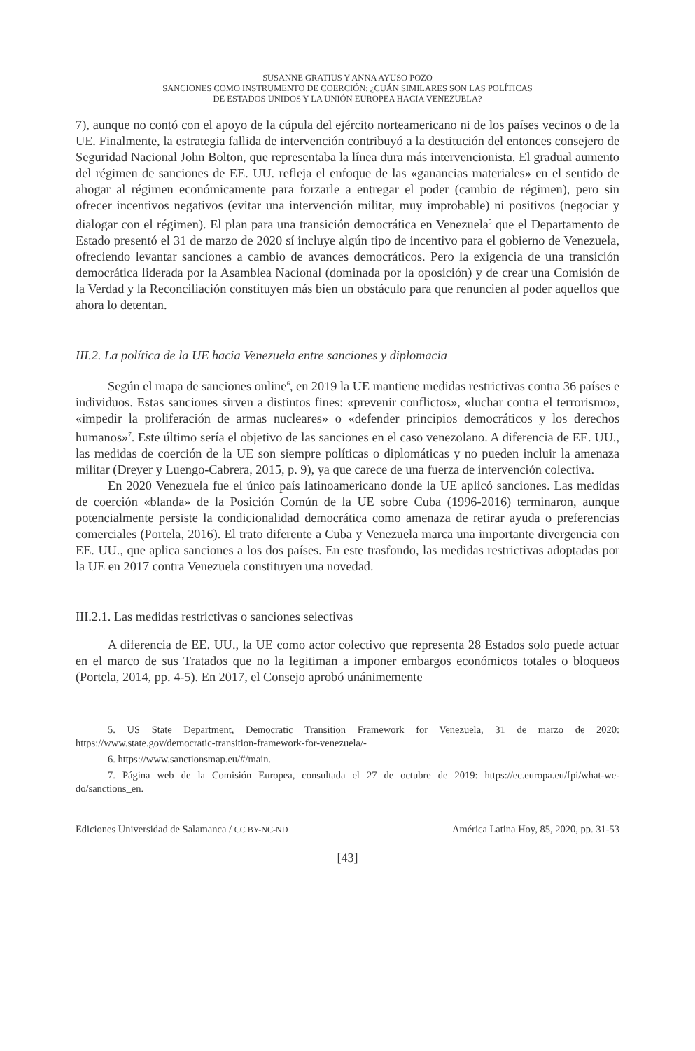SUSANNE GRATIUS Y ANNA AYUSO POZO
SANCIONES COMO INSTRUMENTO DE COERCIÓN: ¿CUÁN SIMILARES SON LAS POLÍTICAS
DE ESTADOS UNIDOS Y LA UNIÓN EUROPEA HACIA VENEZUELA?
7), aunque no contó con el apoyo de la cúpula del ejército norteamericano ni de los países vecinos o de la UE. Finalmente, la estrategia fallida de intervención contribuyó a la destitución del entonces consejero de Seguridad Nacional John Bolton, que representaba la línea dura más intervencionista. El gradual aumento del régimen de sanciones de EE. UU. refleja el enfoque de las «ganancias materiales» en el sentido de ahogar al régimen económicamente para forzarle a entregar el poder (cambio de régimen), pero sin ofrecer incentivos negativos (evitar una intervención militar, muy improbable) ni positivos (negociar y dialogar con el régimen). El plan para una transición democrática en Venezuela<sup>5</sup> que el Departamento de Estado presentó el 31 de marzo de 2020 sí incluye algún tipo de incentivo para el gobierno de Venezuela, ofreciendo levantar sanciones a cambio de avances democráticos. Pero la exigencia de una transición democrática liderada por la Asamblea Nacional (dominada por la oposición) y de crear una Comisión de la Verdad y la Reconciliación constituyen más bien un obstáculo para que renuncien al poder aquellos que ahora lo detentan.
III.2. La política de la UE hacia Venezuela entre sanciones y diplomacia
Según el mapa de sanciones online<sup>6</sup>, en 2019 la UE mantiene medidas restrictivas contra 36 países e individuos. Estas sanciones sirven a distintos fines: «prevenir conflictos», «luchar contra el terrorismo», «impedir la proliferación de armas nucleares» o «defender principios democráticos y los derechos humanos»<sup>7</sup>. Este último sería el objetivo de las sanciones en el caso venezolano. A diferencia de EE. UU., las medidas de coerción de la UE son siempre políticas o diplomáticas y no pueden incluir la amenaza militar (Dreyer y Luengo-Cabrera, 2015, p. 9), ya que carece de una fuerza de intervención colectiva.
En 2020 Venezuela fue el único país latinoamericano donde la UE aplicó sanciones. Las medidas de coerción «blanda» de la Posición Común de la UE sobre Cuba (1996-2016) terminaron, aunque potencialmente persiste la condicionalidad democrática como amenaza de retirar ayuda o preferencias comerciales (Portela, 2016). El trato diferente a Cuba y Venezuela marca una importante divergencia con EE. UU., que aplica sanciones a los dos países. En este trasfondo, las medidas restrictivas adoptadas por la UE en 2017 contra Venezuela constituyen una novedad.
III.2.1. Las medidas restrictivas o sanciones selectivas
A diferencia de EE. UU., la UE como actor colectivo que representa 28 Estados solo puede actuar en el marco de sus Tratados que no la legitiman a imponer embargos económicos totales o bloqueos (Portela, 2014, pp. 4-5). En 2017, el Consejo aprobó unánimemente
5. US State Department, Democratic Transition Framework for Venezuela, 31 de marzo de 2020: https://www.state.gov/democratic-transition-framework-for-venezuela/-
6. https://www.sanctionsmap.eu/#/main.
7. Página web de la Comisión Europea, consultada el 27 de octubre de 2019: https://ec.europa.eu/fpi/what-we-do/sanctions_en.
Ediciones Universidad de Salamanca / CC BY-NC-ND América Latina Hoy, 85, 2020, pp. 31-53
[43]